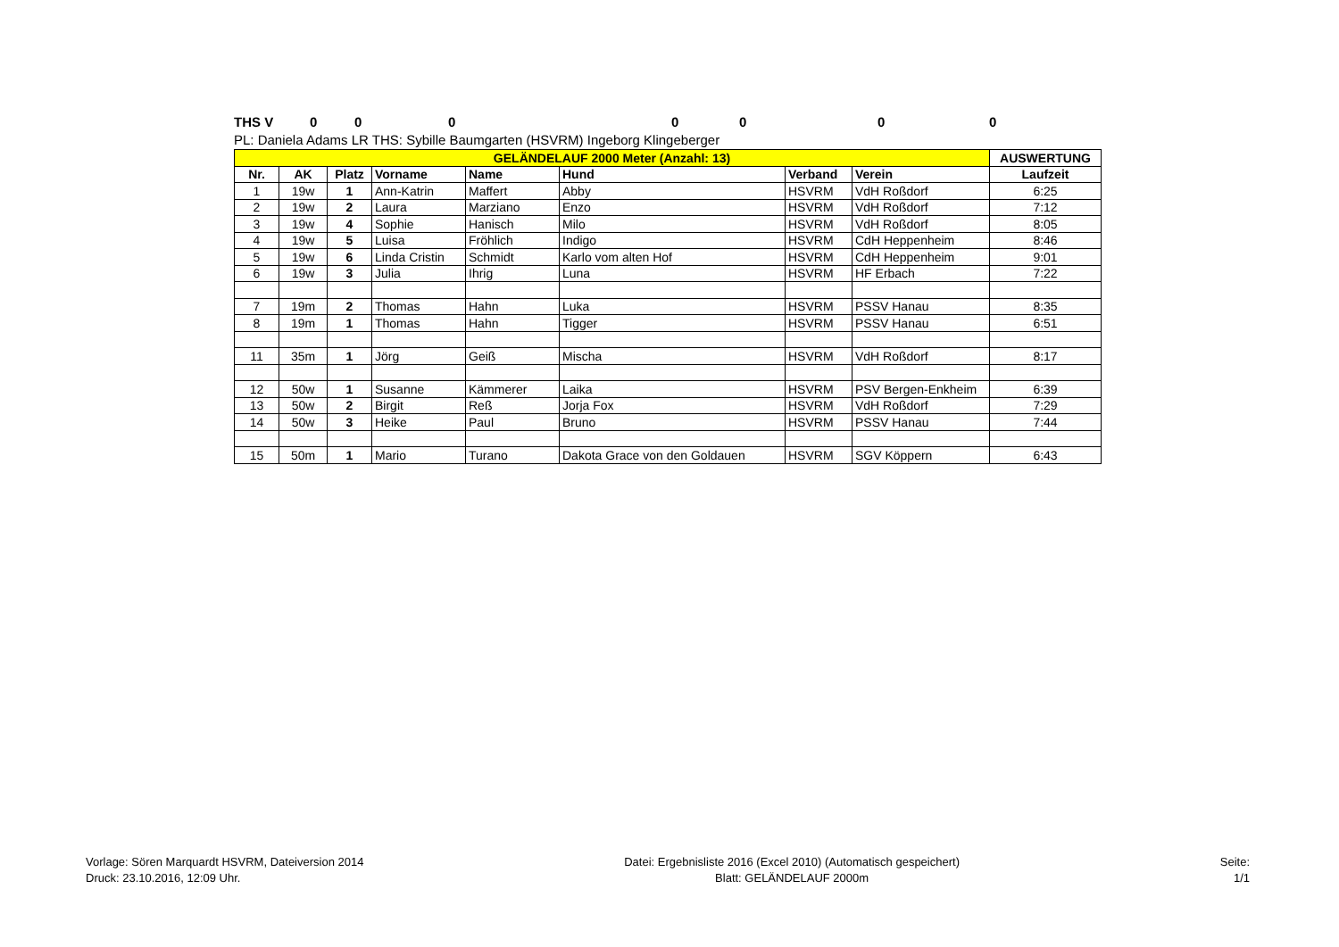THS V 0000000
PL: Daniela Adams LR THS: Sybille Baumgarten (HSVRM) Ingeborg Klingeberger
| GELÄNDELAUF 2000 Meter (Anzahl: 13) | | | | | | | | AUSWERTUNG |
| --- | --- | --- | --- | --- | --- | --- | --- | --- |
| Nr. | AK | Platz | Vorname | Name | Hund | Verband | Verein | Laufzeit |
| 1 | 19w | 1 | Ann-Katrin | Maffert | Abby | HSVRM | VdH Roßdorf | 6:25 |
| 2 | 19w | 2 | Laura | Marziano | Enzo | HSVRM | VdH Roßdorf | 7:12 |
| 3 | 19w | 4 | Sophie | Hanisch | Milo | HSVRM | VdH Roßdorf | 8:05 |
| 4 | 19w | 5 | Luisa | Fröhlich | Indigo | HSVRM | CdH Heppenheim | 8:46 |
| 5 | 19w | 6 | Linda Cristin | Schmidt | Karlo vom alten Hof | HSVRM | CdH Heppenheim | 9:01 |
| 6 | 19w | 3 | Julia | Ihrig | Luna | HSVRM | HF Erbach | 7:22 |
| 7 | 19m | 2 | Thomas | Hahn | Luka | HSVRM | PSSV Hanau | 8:35 |
| 8 | 19m | 1 | Thomas | Hahn | Tigger | HSVRM | PSSV Hanau | 6:51 |
| 11 | 35m | 1 | Jörg | Geiß | Mischa | HSVRM | VdH Roßdorf | 8:17 |
| 12 | 50w | 1 | Susanne | Kämmerer | Laika | HSVRM | PSV Bergen-Enkheim | 6:39 |
| 13 | 50w | 2 | Birgit | Reß | Jorja Fox | HSVRM | VdH Roßdorf | 7:29 |
| 14 | 50w | 3 | Heike | Paul | Bruno | HSVRM | PSSV Hanau | 7:44 |
| 15 | 50m | 1 | Mario | Turano | Dakota Grace von den Goldauen | HSVRM | SGV Köppern | 6:43 |
Vorlage: Sören Marquardt HSVRM, Dateiversion 2014
Druck: 23.10.2016, 12:09 Uhr.
Datei: Ergebnisliste 2016 (Excel 2010) (Automatisch gespeichert)
Blatt: GELÄNDELAUF 2000m
Seite:
1/1